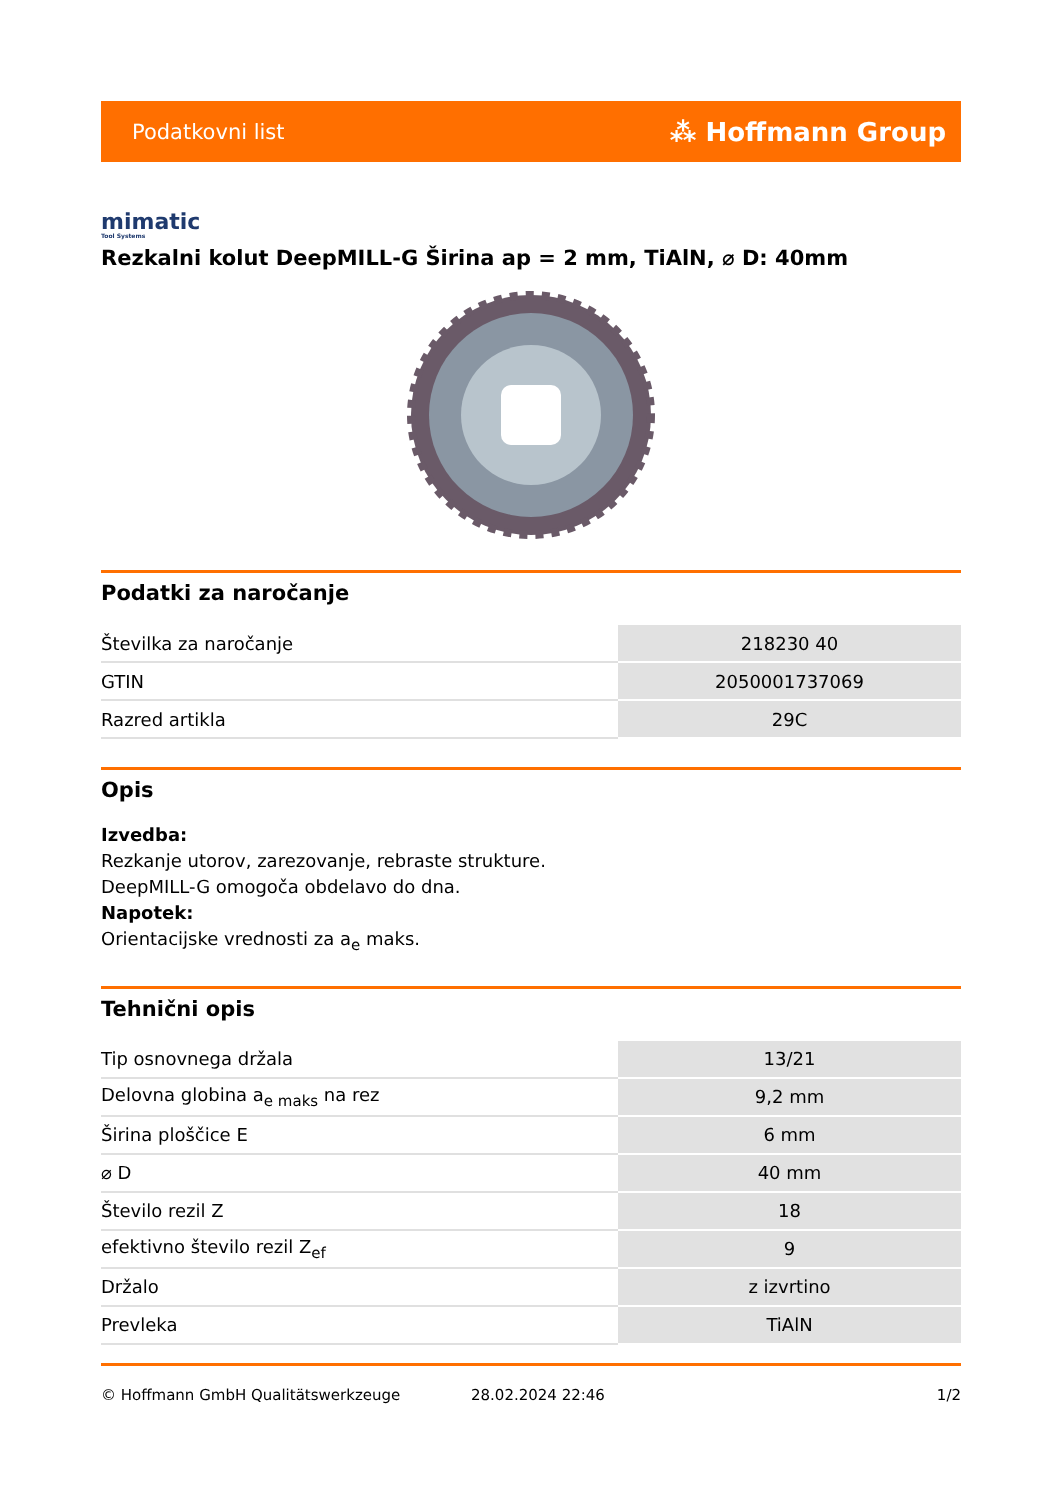Podatkovni list ⁂ Hoffmann Group
mimatic
Tool Systems
Rezkalni kolut DeepMILL-G Širina ap = 2 mm, TiAlN, ⌀ D: 40mm
Podatki za naročanje
| Številka za naročanje | 218230 40 |
| GTIN | 2050001737069 |
| Razred artikla | 29C |
Opis
Izvedba:
Rezkanje utorov, zarezovanje, rebraste strukture.
DeepMILL-G omogoča obdelavo do dna.
Napotek:
Orientacijske vrednosti za a<sub>e</sub> maks.
Tehnični opis
| Tip osnovnega držala | 13/21 |
| Delovna globina a<sub>e maks</sub> na rez | 9,2 mm |
| Širina ploščice E | 6 mm |
| ⌀ D | 40 mm |
| Število rezil Z | 18 |
| efektivno število rezil Z<sub>ef</sub> | 9 |
| Držalo | z izvrtino |
| Prevleka | TiAlN |
© Hoffmann GmbH Qualitätswerkzeuge 28.02.2024 22:46 1/2